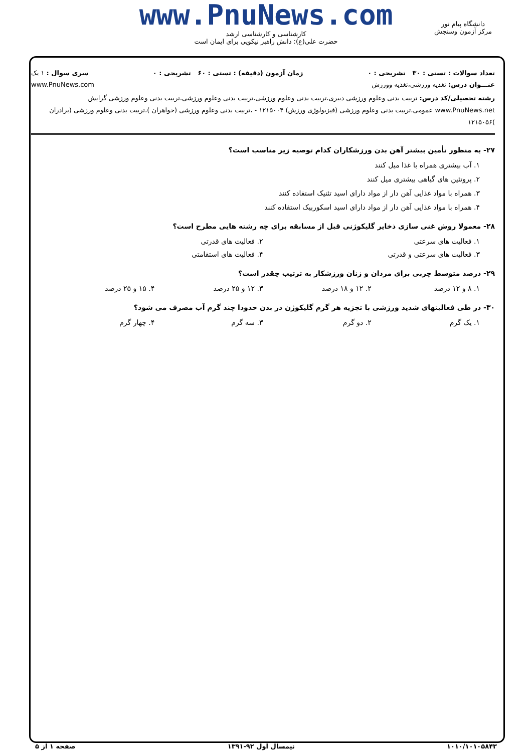www.PnuNews.com
کارشناسی و کارشناسی ارشد
حضرت علی(ع): دانش راهبر نیکویی برای ایمان است
دانشگاه پیام نور
مرکز آزمون وسنجش
تعداد سوالات : تستی : ۳۰ تشریحی : ۰ زمان آزمون (دقیقه) : تستی : ۶۰ تشریحی : ۰ سری سوال : ۱ یک
عنـــوان درس: تغذیه ورزشی،تغذیه وورزش www.PnuNews.com
رشته تحصیلی/کد درس: تربیت بدنی وعلوم ورزشی دبیری،تربیت بدنی وعلوم ورزشی،تربیت بدنی وعلوم ورزشی،تربیت بدنی وعلوم ورزشی گرایش www.PnuNews.net عمومی،تربیت بدنی وعلوم ورزشی (فیزیولوژی ورزش) ۱۲۱۵۰۰۴ - ،تربیت بدنی وعلوم ورزشی (خواهران )،تربیت بدنی وعلوم ورزشی (برادران )۱۲۱۵۰۵۶
۲۷- به منظور تأمین بیشتر آهن بدن ورزشکاران کدام توصیه زیر مناسب است؟
۱. آب بیشتری همراه با غذا میل کنند
۲. پروتئین های گیاهی بیشتری میل کنند
۳. همراه با مواد غذایی آهن دار از مواد دارای اسید تئنیک استفاده کنند
۴. همراه با مواد غذایی آهن دار از مواد دارای اسید اسکوربیک استفاده کنند
۲۸- معمولا روش غنی سازی ذخایر گلیکوژنی قبل از مسابقه برای چه رشته هایی مطرح است؟
۱. فعالیت های سرعتی ۲. فعالیت های قدرتی
۳. فعالیت های سرعتی و قدرتی ۴. فعالیت های استقامتی
۲۹- درصد متوسط چربی برای مردان و زنان ورزشکار به ترتیب چقدر است؟
۱. ۸ و ۱۲ درصد ۲. ۱۲ و ۱۸ درصد ۳. ۱۲ و ۲۵ درصد ۴. ۱۵ و ۲۵ درصد
۳۰- در طی فعالیتهای شدید ورزشی با تجزیه هر گرم گلیکوژن در بدن حدودا چند گرم آب مصرف می شود؟
۱. یک گرم ۲. دو گرم ۳. سه گرم ۴. چهار گرم
۱۰۱۰/۱۰۱۰۵۸۴۳ نیمسال اول ۹۲-۱۳۹۱ صفحه ۱ از ۵